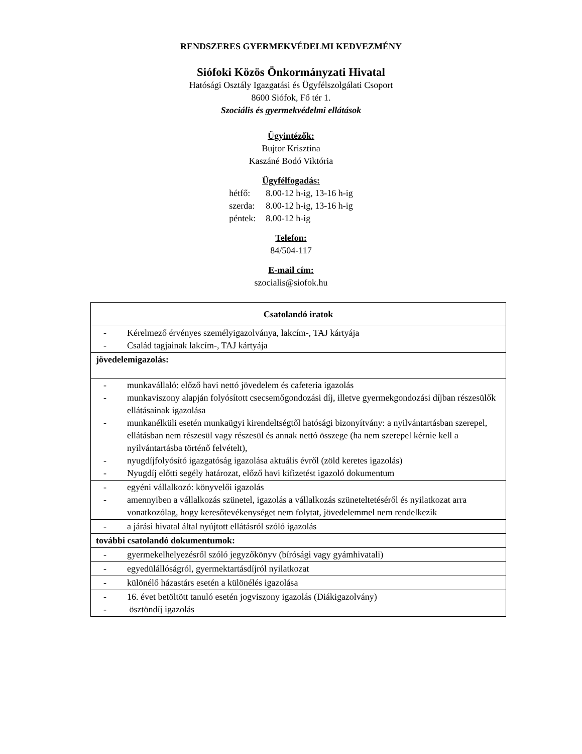RENDSZERES GYERMEKVÉDELMI KEDVEZMÉNY
Siófoki Közös Önkormányzati Hivatal
Hatósági Osztály Igazgatási és Ügyfélszolgálati Csoport
8600 Siófok, Fő tér 1.
Szociális és gyermekvédelmi ellátások
Ügyintézők:
Bujtor Krisztina
Kaszáné Bodó Viktória
Ügyfélfogadás:
| hétfő: | 8.00-12 h-ig, 13-16 h-ig |
| szerda: | 8.00-12 h-ig, 13-16 h-ig |
| péntek: | 8.00-12 h-ig |
Telefon:
84/504-117
E-mail cím:
szocialis@siofok.hu
| Csatolandó iratok |
| --- |
| - Kérelmező érvényes személyigazolványa, lakcím-, TAJ kártyája - Család tagjainak lakcím-, TAJ kártyája |
| jövedelemigazolás: |
| - munkavállaló: előző havi nettó jövedelem és cafeteria igazolás - munkaviszony alapján folyósított csecsemőgondozási díj, illetve gyermekgondozási díjban részesülők ellátásainak igazolása - munkanélküli esetén munkaügyi kirendeltségtől hatósági bizonyítvány: a nyilvántartásban szerepel, ellátásban nem részesül vagy részesül és annak nettó összege (ha nem szerepel kérnie kell a nyilvántartásba történő felvételt), - nyugdíjfolyósító igazgatóság igazolása aktuális évről (zöld keretes igazolás) - Nyugdíj előtti segély határozat, előző havi kifizetést igazoló dokumentum |
| - egyéni vállalkozó: könyvelői igazolás - amennyiben a vállalkozás szünetel, igazolás a vállalkozás szüneteltetéséről és nyilatkozat arra vonatkozólag, hogy keresőtevékenységet nem folytat, jövedelemmel nem rendelkezik |
| - a járási hivatal által nyújtott ellátásról szóló igazolás |
| további csatolandó dokumentumok: |
| - gyermekelhelyezésről szóló jegyzőkönyv (bírósági vagy gyámhivatali) |
| - egyedülállóságról, gyermektartásdíjról nyilatkozat |
| - különélő házastárs esetén a különélés igazolása |
| - 16. évet betöltött tanuló esetén jogviszony igazolás (Diákigazolvány) - ösztöndíj igazolás |